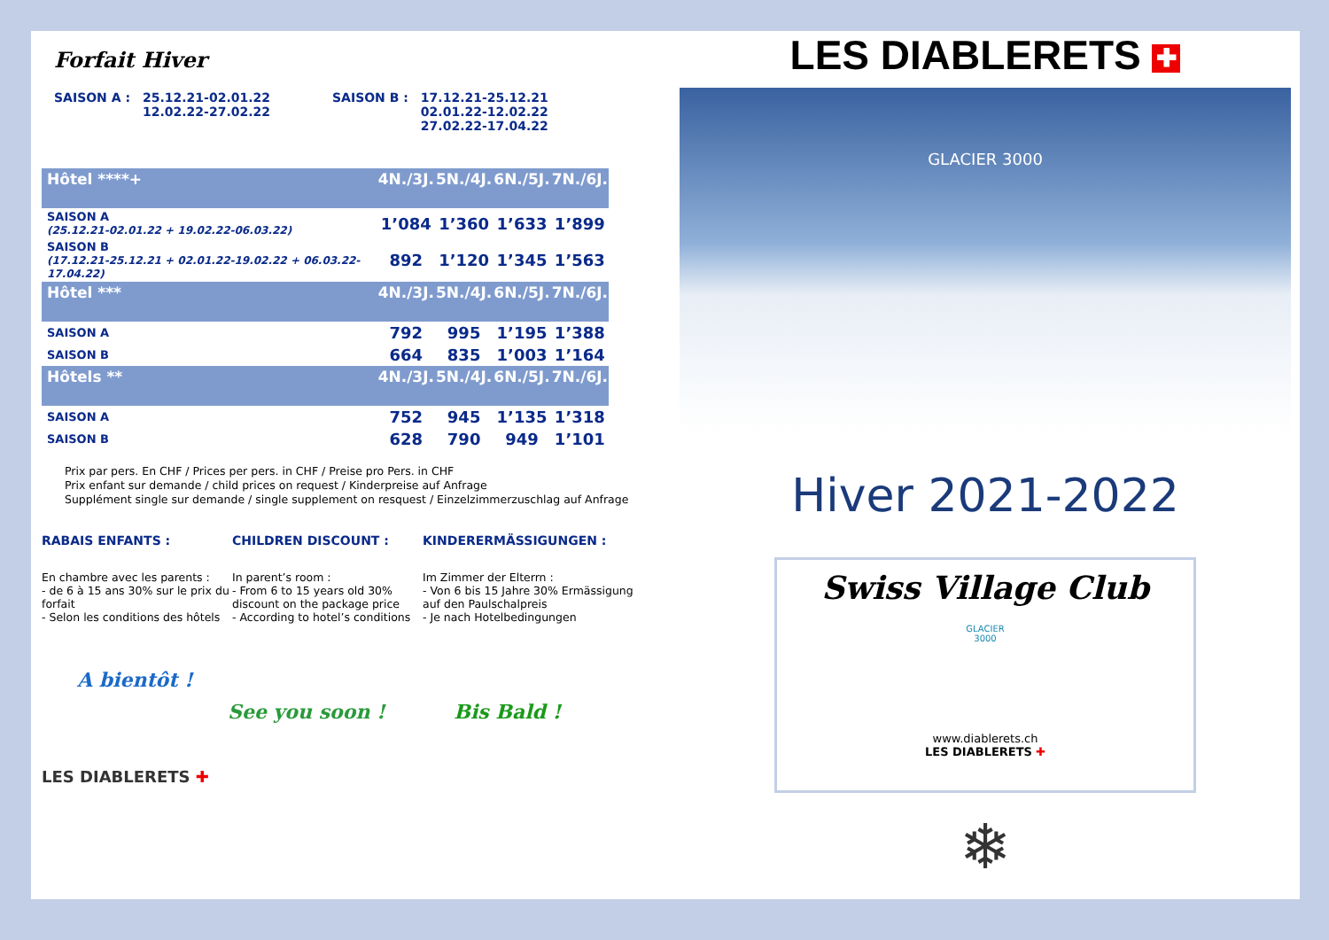Forfait Hiver
SAISON A : 25.12.21-02.01.22
12.02.22-27.02.22
SAISON B : 17.12.21-25.12.21
02.01.22-12.02.22
27.02.22-17.04.22
| Hôtel ****+ | 4N./3J. | 5N./4J. | 6N./5J. | 7N./6J. |
| --- | --- | --- | --- | --- |
| SAISON A (25.12.21-02.01.22 + 19.02.22-06.03.22) | 1’084 | 1’360 | 1’633 | 1’899 |
| SAISON B (17.12.21-25.12.21 + 02.01.22-19.02.22 + 06.03.22-17.04.22) | 892 | 1’120 | 1’345 | 1’563 |
| Hôtel *** | 4N./3J. | 5N./4J. | 6N./5J. | 7N./6J. |
| SAISON A | 792 | 995 | 1’195 | 1’388 |
| SAISON B | 664 | 835 | 1’003 | 1’164 |
| Hôtels ** | 4N./3J. | 5N./4J. | 6N./5J. | 7N./6J. |
| SAISON A | 752 | 945 | 1’135 | 1’318 |
| SAISON B | 628 | 790 | 949 | 1’101 |
Prix par pers. En CHF / Prices per pers. in CHF / Preise pro Pers. in CHF
Prix enfant sur demande / child prices on request / Kinderpreise auf Anfrage
Supplément single sur demande / single supplement on resquest / Einzelzimmerzuschlag auf Anfrage
RABAIS ENFANTS :
En chambre avec les parents :
- de 6 à 15 ans 30% sur le prix du forfait
- Selon les conditions des hôtels
CHILDREN DISCOUNT :
In parent’s room :
- From 6 to 15 years old 30% discount on the package price
- According to hotel’s conditions
KINDERERMÄSSIGUNGEN :
Im Zimmer der Elterrn :
- Von 6 bis 15 Jahre 30% Ermässigung auf den Paulschalpreis
- Je nach Hotelbedingungen
A bientôt !
See you soon ! Bis Bald !
LES DIABLERETS ✚
LES DIABLERETS ✚
GLACIER 3000
Hiver 2021-2022
Swiss Village Club
GLACIER
3000
www.diablerets.ch
LES DIABLERETS ✚
❄